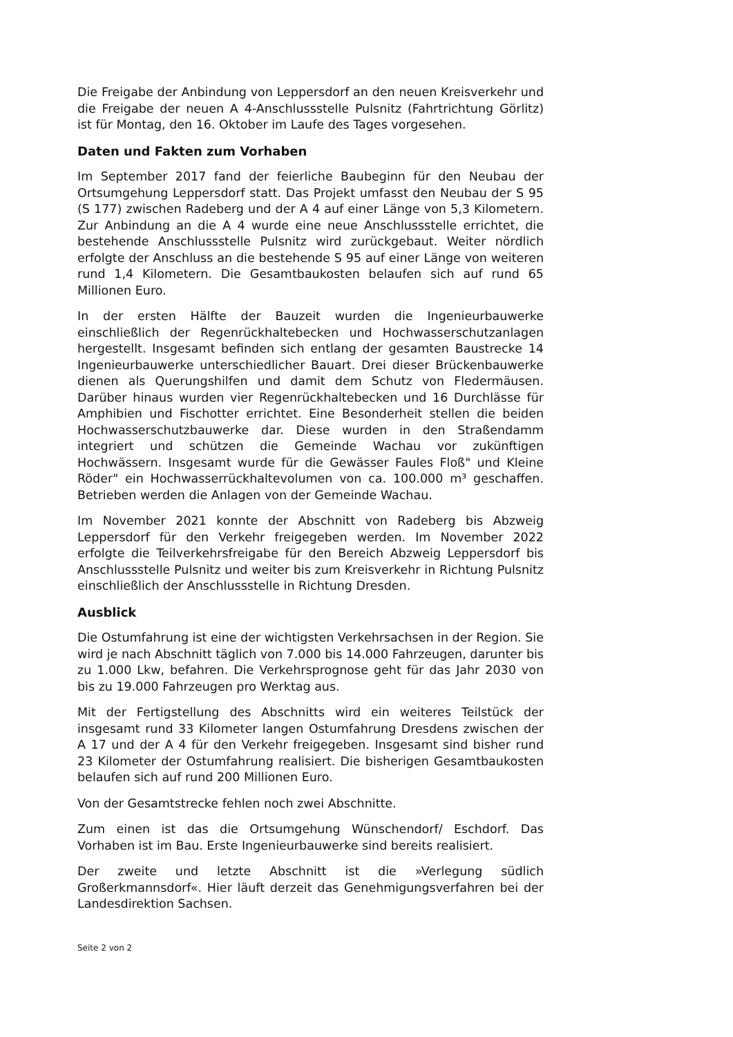Die Freigabe der Anbindung von Leppersdorf an den neuen Kreisverkehr und die Freigabe der neuen A 4-Anschlussstelle Pulsnitz (Fahrtrichtung Görlitz) ist für Montag, den 16. Oktober im Laufe des Tages vorgesehen.
Daten und Fakten zum Vorhaben
Im September 2017 fand der feierliche Baubeginn für den Neubau der Ortsumgehung Leppersdorf statt. Das Projekt umfasst den Neubau der S 95 (S 177) zwischen Radeberg und der A 4 auf einer Länge von 5,3 Kilometern. Zur Anbindung an die A 4 wurde eine neue Anschlussstelle errichtet, die bestehende Anschlussstelle Pulsnitz wird zurückgebaut. Weiter nördlich erfolgte der Anschluss an die bestehende S 95 auf einer Länge von weiteren rund 1,4 Kilometern. Die Gesamtbaukosten belaufen sich auf rund 65 Millionen Euro.
In der ersten Hälfte der Bauzeit wurden die Ingenieurbauwerke einschließlich der Regenrückhaltebecken und Hochwasserschutzanlagen hergestellt. Insgesamt befinden sich entlang der gesamten Baustrecke 14 Ingenieurbauwerke unterschiedlicher Bauart. Drei dieser Brückenbauwerke dienen als Querungshilfen und damit dem Schutz von Fledermäusen. Darüber hinaus wurden vier Regenrückhaltebecken und 16 Durchlässe für Amphibien und Fischotter errichtet. Eine Besonderheit stellen die beiden Hochwasserschutzbauwerke dar. Diese wurden in den Straßendamm integriert und schützen die Gemeinde Wachau vor zukünftigen Hochwässern. Insgesamt wurde für die Gewässer Faules Floß" und Kleine Röder" ein Hochwasserrückhaltevolumen von ca. 100.000 m³ geschaffen. Betrieben werden die Anlagen von der Gemeinde Wachau.
Im November 2021 konnte der Abschnitt von Radeberg bis Abzweig Leppersdorf für den Verkehr freigegeben werden. Im November 2022 erfolgte die Teilverkehrsfreigabe für den Bereich Abzweig Leppersdorf bis Anschlussstelle Pulsnitz und weiter bis zum Kreisverkehr in Richtung Pulsnitz einschließlich der Anschlussstelle in Richtung Dresden.
Ausblick
Die Ostumfahrung ist eine der wichtigsten Verkehrsachsen in der Region. Sie wird je nach Abschnitt täglich von 7.000 bis 14.000 Fahrzeugen, darunter bis zu 1.000 Lkw, befahren. Die Verkehrsprognose geht für das Jahr 2030 von bis zu 19.000 Fahrzeugen pro Werktag aus.
Mit der Fertigstellung des Abschnitts wird ein weiteres Teilstück der insgesamt rund 33 Kilometer langen Ostumfahrung Dresdens zwischen der A 17 und der A 4 für den Verkehr freigegeben. Insgesamt sind bisher rund 23 Kilometer der Ostumfahrung realisiert. Die bisherigen Gesamtbaukosten belaufen sich auf rund 200 Millionen Euro.
Von der Gesamtstrecke fehlen noch zwei Abschnitte.
Zum einen ist das die Ortsumgehung Wünschendorf/ Eschdorf. Das Vorhaben ist im Bau. Erste Ingenieurbauwerke sind bereits realisiert.
Der zweite und letzte Abschnitt ist die »Verlegung südlich Großerkmannsdorf«. Hier läuft derzeit das Genehmigungsverfahren bei der Landesdirektion Sachsen.
Seite 2 von 2